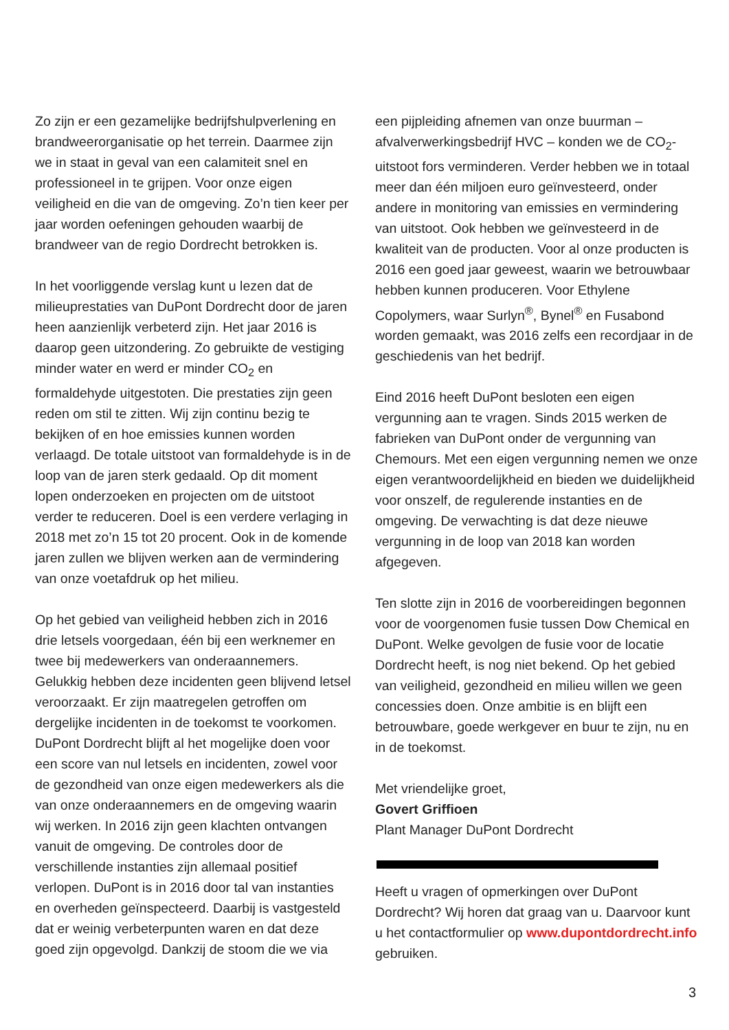Zo zijn er een gezamelijke bedrijfshulpverlening en brandweerorganisatie op het terrein. Daarmee zijn we in staat in geval van een calamiteit snel en professioneel in te grijpen. Voor onze eigen veiligheid en die van de omgeving. Zo’n tien keer per jaar worden oefeningen gehouden waarbij de brandweer van de regio Dordrecht betrokken is.
In het voorliggende verslag kunt u lezen dat de milieuprestaties van DuPont Dordrecht door de jaren heen aanzienlijk verbeterd zijn. Het jaar 2016 is daarop geen uitzondering. Zo gebruikte de vestiging minder water en werd er minder CO<sub>2</sub> en formaldehyde uitgestoten. Die prestaties zijn geen reden om stil te zitten. Wij zijn continu bezig te bekijken of en hoe emissies kunnen worden verlaagd. De totale uitstoot van formaldehyde is in de loop van de jaren sterk gedaald. Op dit moment lopen onderzoeken en projecten om de uitstoot verder te reduceren. Doel is een verdere verlaging in 2018 met zo’n 15 tot 20 procent. Ook in de komende jaren zullen we blijven werken aan de vermindering van onze voetafdruk op het milieu.
Op het gebied van veiligheid hebben zich in 2016 drie letsels voorgedaan, één bij een werknemer en twee bij medewerkers van onderaannemers. Gelukkig hebben deze incidenten geen blijvend letsel veroorzaakt. Er zijn maatregelen getroffen om dergelijke incidenten in de toekomst te voorkomen. DuPont Dordrecht blijft al het mogelijke doen voor een score van nul letsels en incidenten, zowel voor de gezondheid van onze eigen medewerkers als die van onze onderaannemers en de omgeving waarin wij werken. In 2016 zijn geen klachten ontvangen vanuit de omgeving. De controles door de verschillende instanties zijn allemaal positief verlopen. DuPont is in 2016 door tal van instanties en overheden geïnspecteerd. Daarbij is vastgesteld dat er weinig verbeterpunten waren en dat deze goed zijn opgevolgd. Dankzij de stoom die we via
een pijpleiding afnemen van onze buurman – afvalverwerkingsbedrijf HVC – konden we de CO<sub>2</sub>-uitstoot fors verminderen. Verder hebben we in totaal meer dan één miljoen euro geïnvesteerd, onder andere in monitoring van emissies en vermindering van uitstoot. Ook hebben we geïnvesteerd in de kwaliteit van de producten. Voor al onze producten is 2016 een goed jaar geweest, waarin we betrouwbaar hebben kunnen produceren. Voor Ethylene Copolymers, waar Surlyn<sup>®</sup>, Bynel<sup>®</sup> en Fusabond worden gemaakt, was 2016 zelfs een recordjaar in de geschiedenis van het bedrijf.
Eind 2016 heeft DuPont besloten een eigen vergunning aan te vragen. Sinds 2015 werken de fabrieken van DuPont onder de vergunning van Chemours. Met een eigen vergunning nemen we onze eigen verantwoordelijkheid en bieden we duidelijkheid voor onszelf, de regulerende instanties en de omgeving. De verwachting is dat deze nieuwe vergunning in de loop van 2018 kan worden afgegeven.
Ten slotte zijn in 2016 de voorbereidingen begonnen voor de voorgenomen fusie tussen Dow Chemical en DuPont. Welke gevolgen de fusie voor de locatie Dordrecht heeft, is nog niet bekend. Op het gebied van veiligheid, gezondheid en milieu willen we geen concessies doen. Onze ambitie is en blijft een betrouwbare, goede werkgever en buur te zijn, nu en in de toekomst.
Met vriendelijke groet,
Govert Griffioen
Plant Manager DuPont Dordrecht
Heeft u vragen of opmerkingen over DuPont Dordrecht? Wij horen dat graag van u. Daarvoor kunt u het contactformulier op www.dupontdordrecht.info gebruiken.
3